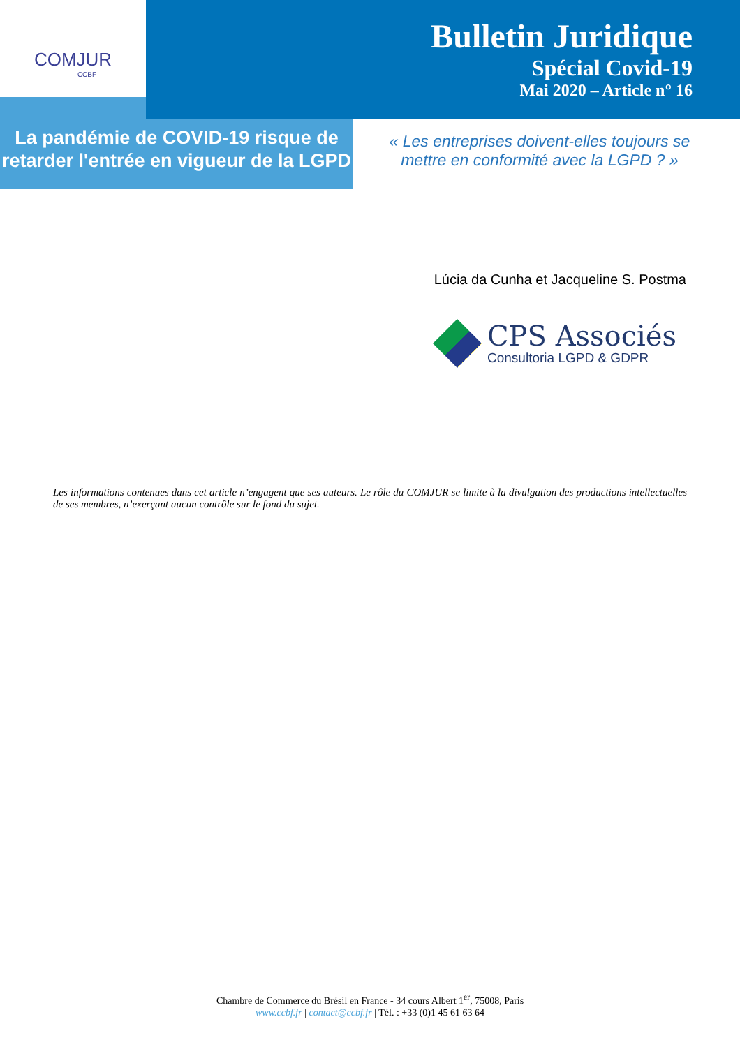COMJUR
CCBF
Bulletin Juridique
Spécial Covid-19
Mai 2020 – Article n° 16
La pandémie de COVID-19 risque de retarder l'entrée en vigueur de la LGPD
« Les entreprises doivent-elles toujours se mettre en conformité avec la LGPD ? »
Lúcia da Cunha et Jacqueline S. Postma
CPS Associés
Consultoria LGPD & GDPR
Les informations contenues dans cet article n’engagent que ses auteurs. Le rôle du COMJUR se limite à la divulgation des productions intellectuelles de ses membres, n’exerçant aucun contrôle sur le fond du sujet.
Chambre de Commerce du Brésil en France - 34 cours Albert 1<sup>er</sup>, 75008, Paris
www.ccbf.fr | contact@ccbf.fr | Tél. : +33 (0)1 45 61 63 64